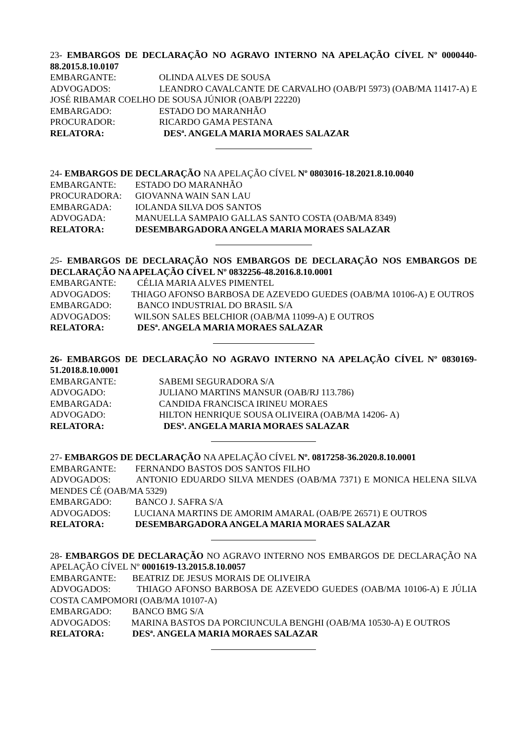23- EMBARGOS DE DECLARAÇÃO NO AGRAVO INTERNO NA APELAÇÃO CÍVEL Nº 0000440-88.2015.8.10.0107
EMBARGANTE: OLINDA ALVES DE SOUSA
ADVOGADOS: LEANDRO CAVALCANTE DE CARVALHO (OAB/PI 5973) (OAB/MA 11417-A) E JOSÉ RIBAMAR COELHO DE SOUSA JÚNIOR (OAB/PI 22220)
EMBARGADO: ESTADO DO MARANHÃO
PROCURADOR: RICARDO GAMA PESTANA
RELATORA: DESª. ANGELA MARIA MORAES SALAZAR
24- EMBARGOS DE DECLARAÇÃO NA APELAÇÃO CÍVEL Nº 0803016-18.2021.8.10.0040
EMBARGANTE: ESTADO DO MARANHÃO
PROCURADORA: GIOVANNA WAIN SAN LAU
EMBARGADA: IOLANDA SILVA DOS SANTOS
ADVOGADA: MANUELLA SAMPAIO GALLAS SANTO COSTA (OAB/MA 8349)
RELATORA: DESEMBARGADORA ANGELA MARIA MORAES SALAZAR
25- EMBARGOS DE DECLARAÇÃO NOS EMBARGOS DE DECLARAÇÃO NOS EMBARGOS DE DECLARAÇÃO NA APELAÇÃO CÍVEL Nº 0832256-48.2016.8.10.0001
EMBARGANTE: CÉLIA MARIA ALVES PIMENTEL
ADVOGADOS: THIAGO AFONSO BARBOSA DE AZEVEDO GUEDES (OAB/MA 10106-A) E OUTROS
EMBARGADO: BANCO INDUSTRIAL DO BRASIL S/A
ADVOGADOS: WILSON SALES BELCHIOR (OAB/MA 11099-A) E OUTROS
RELATORA: DESª. ANGELA MARIA MORAES SALAZAR
26- EMBARGOS DE DECLARAÇÃO NO AGRAVO INTERNO NA APELAÇÃO CÍVEL Nº 0830169-51.2018.8.10.0001
EMBARGANTE: SABEMI SEGURADORA S/A
ADVOGADO: JULIANO MARTINS MANSUR (OAB/RJ 113.786)
EMBARGADA: CANDIDA FRANCISCA IRINEU MORAES
ADVOGADO: HILTON HENRIQUE SOUSA OLIVEIRA (OAB/MA 14206- A)
RELATORA: DESª. ANGELA MARIA MORAES SALAZAR
27- EMBARGOS DE DECLARAÇÃO NA APELAÇÃO CÍVEL Nº. 0817258-36.2020.8.10.0001
EMBARGANTE: FERNANDO BASTOS DOS SANTOS FILHO
ADVOGADOS: ANTONIO EDUARDO SILVA MENDES (OAB/MA 7371) E MONICA HELENA SILVA MENDES CÉ (OAB/MA 5329)
EMBARGADO: BANCO J. SAFRA S/A
ADVOGADOS: LUCIANA MARTINS DE AMORIM AMARAL (OAB/PE 26571) E OUTROS
RELATORA: DESEMBARGADORA ANGELA MARIA MORAES SALAZAR
28- EMBARGOS DE DECLARAÇÃO NO AGRAVO INTERNO NOS EMBARGOS DE DECLARAÇÃO NA APELAÇÃO CÍVEL Nº 0001619-13.2015.8.10.0057
EMBARGANTE: BEATRIZ DE JESUS MORAIS DE OLIVEIRA
ADVOGADOS: THIAGO AFONSO BARBOSA DE AZEVEDO GUEDES (OAB/MA 10106-A) E JÚLIA COSTA CAMPOMORI (OAB/MA 10107-A)
EMBARGADO: BANCO BMG S/A
ADVOGADOS: MARINA BASTOS DA PORCIUNCULA BENGHI (OAB/MA 10530-A) E OUTROS
RELATORA: DESª. ANGELA MARIA MORAES SALAZAR